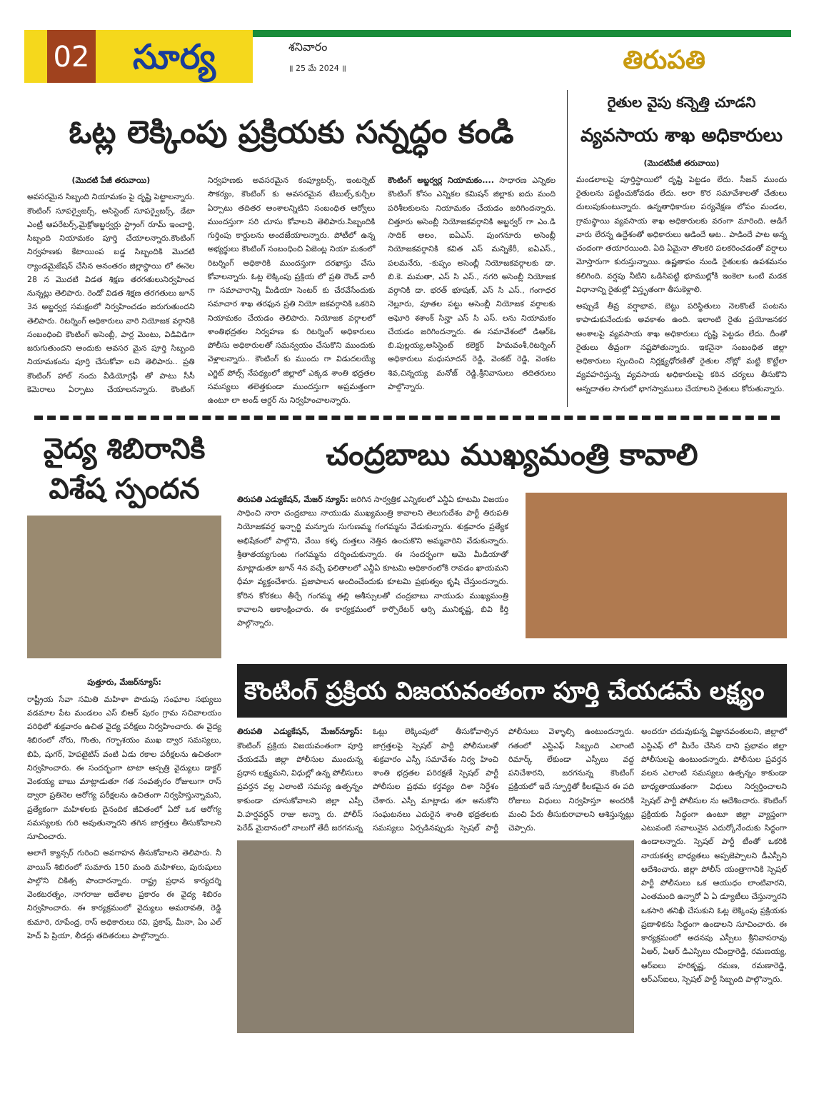02
సూర్య
శనివారం
॥ 25 మే 2024 ॥
తిరుపతి
ఓట్ల లెక్కింపు ప్రక్రియకు సన్నద్ధం కండి
(మొదటి పేజీ తరువాయి)
అవసరమైన సిబ్బంది నియామకం పై దృష్టి పెట్టాలన్నారు. కౌంటింగ్ సూపర్వైజర్స్, అసిస్టెంట్ సూపర్వైజర్స్, డేటా ఎంట్రీ ఆపరేటర్స్,మైక్రోఅబ్జర్వర్లు స్ట్రాంగ్ రూమ్ ఇంచార్జి, సిబ్బంది నియామకం పూర్తి చేయాలన్నారు.కౌంటింగ్ నిర్వహణకు కేటాయింప బడ్డ సిబ్బందికి మొదటి ర్యాండమైజేషన్ చేసిన అనంతరం జిల్లాస్థాయి లో ఈనెల 28 న మొదటి విడత శిక్షణ తరగతులునిర్వహించ నున్నట్లు తెలిపారు. రెండో విడత శిక్షణ తరగతులు జూన్ 3న అబ్జర్వర్ల సమక్షంలో నిర్వహించడం జరుగుతుందని తెలిపారు. రిటర్నింగ్ అధికారులు వారి నియోజక వర్గానికి సంబంధించి కౌంటింగ్ అసెంబ్లీ, పార్ల మెంటు, విడివిడిగా జరుగుతుందని అందుకు అవసర మైన పూర్తి సిబ్బంది నియామకంను పూర్తి చేసుకోవా లని తెలిపారు.. ప్రతి కౌంటింగ్ హాల్ నందు వీడియోగ్రఫీ తో పాటు సీసీ కెమెరాలు ఏర్పాటు చేయాలనన్నారు. కౌంటింగ్ నిర్వహణకు అవసరమైన కంప్యూటర్స్, ఇంటర్నెట్ సౌకర్యం, కౌంటింగ్ కు అవసరమైన టేబుల్స్,కుర్చీల ఏర్పాటు తదితర అంశాలన్నిటిని సంబంధిత ఆర్వోలు ముందస్తుగా సరి చూసు కోవాలని తెలిపారు.సిబ్బందికి గుర్తింపు కార్డులను అందజేయాలన్నారు. పోటీలో ఉన్న అభ్యర్థులు కౌంటింగ్ సంబంధించి ఏజెంట్ల నియా మకంలో రిటర్నింగ్ అధికారికి ముందస్తుగా దరఖాస్తు చేసు కోవాలన్నారు. ఓట్ల లెక్కింపు ప్రక్రియ లో ప్రతి రౌండ్ వారీ గా సమాచారాన్ని మీడియా సెంటర్ కు చేరవేసేందుకు సమాచార శాఖ తరఫున ప్రతి నియో జకవర్గానికి ఒకరిని నియామకం చేయడం తెలిపారు. నియోజక వర్గాలలో శాంతిభద్రతల నిర్వహణ కు రిటర్నింగ్ అధికారులు పోలీసు అధికారులతో సమన్వయం చేసుకొని ముందుకు వెళ్లాలన్నారు.. కౌంటింగ్ కు ముందు గా విడుదలయ్యే ఎగ్జిట్ పోల్స్ నేపథ్యంలో జిల్లాలో ఎక్కడ శాంతి భద్రతల సమస్యలు తలెత్తకుండా ముందస్తుగా అప్రమత్తంగా ఉంటూ లా అండ్ ఆర్డర్ ను నిర్వహించాలన్నారు.
కౌంటింగ్ అబ్జర్వర్ల నియామకం.... సాధారణ ఎన్నికల కౌంటింగ్ కోసం ఎన్నికల కమిషన్ జిల్లాకు ఐదు మంది పరిశీలకులను నియామకం చేయడం జరిగిందన్నారు. చిత్తూరు అసెంబ్లీ నియోజకవర్గానికి అబ్జర్వర్ గా ఎం.డి సాదిక్ అలం, ఐఏఎస్. పుంగనూరు అసెంబ్లీ నియోజకవర్గానికి కవిత ఎస్ మన్నికేరీ, ఐఏఎస్., పలమనేరు, -కుప్పం అసెంబ్లీ నియోజకవర్గాలకు డా. బి.కె. మమతా, ఎస్ సి ఎస్., నగరి అసెంబ్లీ నియోజక వర్గానికి డా. భరత్ భూషణ్, ఎస్ సి ఎస్., గంగాధర నెల్లూరు, పూతల పట్టు అసెంబ్లీ నియోజక వర్గాలకు అఘోరి శశాంక్ సిన్హా ఎస్ సి ఎస్. లను నియామకం చేయడం జరిగిందన్నారు. ఈ సమావేశంలో డిఆర్ఓ బి.పుల్లయ్య,అసిస్టెంట్ కలెక్టర్ హిమవంశీ,రిటర్నింగ్ అధికారులు మధుసూదన్ రెడ్డి, వెంకట్ రెడ్డి, వెంకట శివ,చిన్నయ్య మనోజ్ రెడ్డి,శ్రీనివాసులు తదితరులు పాల్గొన్నారు.
రైతుల వైపు కన్నెత్తి చూడని
వ్యవసాయ శాఖ అధికారులు
(మొదటిపేజీ తరువాయి)
మండలాలపై పూర్తిస్థాయిలో దృష్టి పెట్టడం లేదు. సీజన్ ముందు రైతులను పట్టించుకోవడం లేదు. అరా కొర సమావేశాలతో చేతులు దులుపుకుంటున్నారు. ఉన్నతాధికారుల పర్యవేక్షణ లోపం మండల, గ్రామస్థాయి వ్యవసాయ శాఖ అధికారులకు వరంగా మారింది. అడిగే వారు లేరన్న ఉద్దేశంతో అధికారులు ఆడిందే ఆట.. పాడిందే పాట అన్న చందంగా తయారయింది. ఏది ఏమైనా తొలకరి పలకరించడంతో వర్షాలు మోస్తారుగా కురుస్తున్నాయి. ఉష్ణతాపం నుండి రైతులకు ఉపశమనం కలిగింది. వర్షపు నీటిని ఒడిసిపట్టి భూముల్లోకి ఇంకెలా ఒంటి మడక విధానాన్ని రైతుల్లో విస్తృతంగా తీసుకెళ్లాలి.
అప్పుడే తీవ్ర వర్షాభావ, బెట్టు పరిస్థితులు నెలకొంటే పంటను కాపాడుకునేందుకు అవకాశం ఉంది. ఇలాంటి రైతు ప్రయోజనకర అంశాలపై వ్యవసాయ శాఖ అధికారులు దృష్టి పెట్టడం లేదు. దీంతో రైతులు తీవ్రంగా నష్టపోతున్నారు. ఇకనైనా సంబంధిత జిల్లా అధికారులు స్పందించి నిర్లక్ష్యధోరణితో రైతుల నోట్లో మట్టి కొట్టేలా వ్యవహరిస్తున్న వ్యవసాయ అధికారులపై కఠిన చర్యలు తీసుకొని అన్నదాతల సాగులో భాగస్వాములు చేయాలని రైతులు కోరుతున్నారు.
వైద్య శిబిరానికి విశేష స్పందన
పుత్తూరు, మేజర్‌న్యూస్:
రాష్ట్రీయ సేవా సమితి మహిళా పొదుపు సంఘాల సభ్యులు వడమాల పేట మండలం ఎస్ బిఆర్ పురం గ్రామ సచివాలయం పరిధిలో శుక్రవారం ఉచిత వైద్య పరీక్షలు నిర్వహించారు. ఈ వైద్య శిబిరంలో నోరు, గొంతు, గర్భాశయం ముఖ ద్వార సమస్యలు, బిపి, షుగర్, హెపటైటిస్ వంటి ఏడు రకాల పరీక్షలను ఉచితంగా నిర్వహించారు. ఈ సందర్భంగా టాటా ఆస్పత్రి వైద్యులు డాక్టర్ వెంకయ్య బాబు మాట్లాడుతూ గత సంవత్సరం రోజులుగా రాస్ ద్వారా ప్రతినెల ఆరోగ్య పరీక్షలను ఉచితంగా నిర్వహిస్తున్నామని, ప్రత్యేకంగా మహిళలకు దైనందిక జీవితంలో ఏదో ఒక ఆరోగ్య సమస్యలకు గురి అవుతున్నారని తగిన జాగ్రత్తలు తీసుకోవాలని సూచించారు.
అలాగే క్యాన్సర్ గురించి అవగాహన తీసుకోవాలని తెలిపారు. నీ వాయిస్ శిబిరంలో సుమారు 150 మంది మహిళలు, పురుషులు పాల్గొని చికిత్స పొందారన్నారు. రాష్ట్ర ప్రధాన కార్యదర్శి వెంకటరత్నం, నాగరాజు ఆదేశాల ప్రకారం ఈ వైద్య శిబిరం నిర్వహించారు. ఈ కార్యక్రమంలో వైద్యులు అమరావతి, రెడ్డి కుమారి, రూపేంద్ర, రాస్ అధికారులు రవి, ప్రకాష్, మీనా, ఏం ఎల్ హెచ్ పి ప్రియా, లీడర్లు తదితరులు పాల్గొన్నారు.
చంద్రబాబు ముఖ్యమంత్రి కావాలి
తిరుపతి ఎడ్యుకేషన్, మేజర్ న్యూస్: జరిగిన సార్వత్రిక ఎన్నికలలో ఎన్డీఏ కూటమి విజయం సాధించి నారా చంద్రబాబు నాయుడు ముఖ్యమంత్రి కావాలని తెలుగుదేశం పార్టీ తిరుపతి నియోజకవర్గ ఇన్చార్జి మన్నూరు సుగుణమ్మ గంగమ్మను వేడుకున్నారు. శుక్రవారం ప్రత్యేక అభిషేకంలో పాల్గొని, వేయి కళ్ళ దుత్తలు నెత్తిన ఉంచుకొని అమ్మవారిని వేడుకున్నారు. శ్రీతాతయ్యగుంట గంగమ్మను దర్శించుకున్నారు. ఈ సందర్భంగా ఆమె మీడియాతో మాట్లాడుతూ జూన్ 4న వచ్చే ఫలితాలలో ఎన్డీఏ కూటమి అధికారంలోకి రావడం ఖాయమని ధీమా వ్యక్తంచేశారు. ప్రజాపాలన అందించేందుకు కూటమి ప్రభుత్వం కృషి చేస్తుందన్నారు. కోరిన కోరకలు తీర్చే గంగమ్మ తల్లి ఆశీస్సులతో చంద్రబాబు నాయుడు ముఖ్యమంత్రి కావాలని ఆకాంక్షించారు. ఈ కార్యక్రమంలో కార్పొరేటర్ ఆర్సి మునికృష్ణ, బివి కీర్తి పాల్గొన్నారు.
కౌంటింగ్ ప్రక్రియ విజయవంతంగా పూర్తి చేయడమే లక్ష్యం
తిరుపతి ఎడ్యుకేషన్, మేజర్‌న్యూస్: కౌంటింగ్ ప్రక్రియ విజయవంతంగా పూర్తి చేయడమే జిల్లా పోలీసుల ముందున్న ప్రధాన లక్ష్యమని, విధుల్లో ఉన్న పోలీసులు ప్రవర్తన వల్ల ఎలాంటి సమస్య ఉత్పన్నం కాకుండా చూసుకోవాలని జిల్లా ఎస్పీ వి.హర్షవర్ధన్ రాజు అన్నా రు. పోలీస్ పెరేడ్ మైదానంలో నాలుగో తేదీ జరగనున్న ఓట్లు లెక్కింపులో తీసుకోవాల్సిన జాగ్రత్తలపై స్పెషల్ పార్టీ పోలీసులతో శుక్రవారం ఎస్పీ సమావేశం నిర్వ హించి శాంతి భద్రతల పరిరక్షణే స్పెషల్ పార్టీ పోలీసుల ప్రథమ కర్తవ్యం దిశా నిర్దేశం చేశారు. ఎస్పీ మాట్లాడు తూ అనుకోని సంఘటనలు ఎదురైన శాంతి భద్రతలకు సమస్యలు ఏర్పడినప్పుడు స్పెషల్ పార్టీ పోలీసులు వెళ్ళాల్సి ఉంటుందన్నారు. గతంలో ఎస్టిఎఫ్ సిబ్బంది ఎలాంటి రిమార్క్ లేకుండా ఎస్పీలు వద్ద పనిచేశారని, జరగనున్న కౌంటింగ్ ప్రక్రియలో ఇదే స్ఫూర్తితో కీలకమైన ఈ పది రోజులు విధులు నిర్వహిస్తూ అందరికీ మంచి పేరు తీసుకురావాలని ఆశిస్తున్నట్లు చెప్పారు.
అందరూ చదువుకున్న విజ్ఞానవంతులని, జిల్లాలో ఎస్టిఎఫ్ లో మీరేం చేసిన దాని ప్రభావం జిల్లా పోలీసులపై ఉంటుందన్నారు. పోలీసుల ప్రవర్తన వలన ఎలాంటి సమస్యలు ఉత్పన్నం కాకుండా బాధ్యతాయుతంగా విధులు నిర్వర్తించాలని స్పెషల్ పార్టీ పోలీసుల ను ఆదేశించారు. కౌంటింగ్ ప్రక్రియకు సిద్ధంగా ఉంటూ జిల్లా వ్యాప్తంగా ఎటువంటి సవాలునైన ఎదుర్కోనేందుకు సిద్ధంగా ఉండాలన్నారు. స్పెషల్ పార్టీ టీంతో ఒకరికి నాయకత్వ బాధ్యతలు అప్పజెప్పాలని డీఎస్పీని ఆదేశించారు. జిల్లా పోలీస్ యంత్రాగానికి స్పెషల్ పార్టీ పోలీసులు ఒక ఆయుధం లాంటివారని, ఎంతమంది ఉన్నారో ఏ ఏ డ్యూటీలు చేస్తున్నారని ఒకసారి తనిఖీ చేసుకుని ఓట్ల లెక్కింపు ప్రక్రియకు ప్రణాళికను సిద్ధంగా ఉండాలని సూచించారు. ఈ కార్యక్రమంలో అదనపు ఎస్పీలు శ్రీనివాసరావు ఏఆర్, ఏఆర్ డిఎస్పిలు రవీంద్రారెడ్డి, రమణయ్య, ఆర్ఐలు హరికృష్ణ, రమణ, రమణారెడ్డి, ఆర్ఎస్ఐలు, స్పెషల్ పార్టీ సిబ్బంది పాల్గొన్నారు.